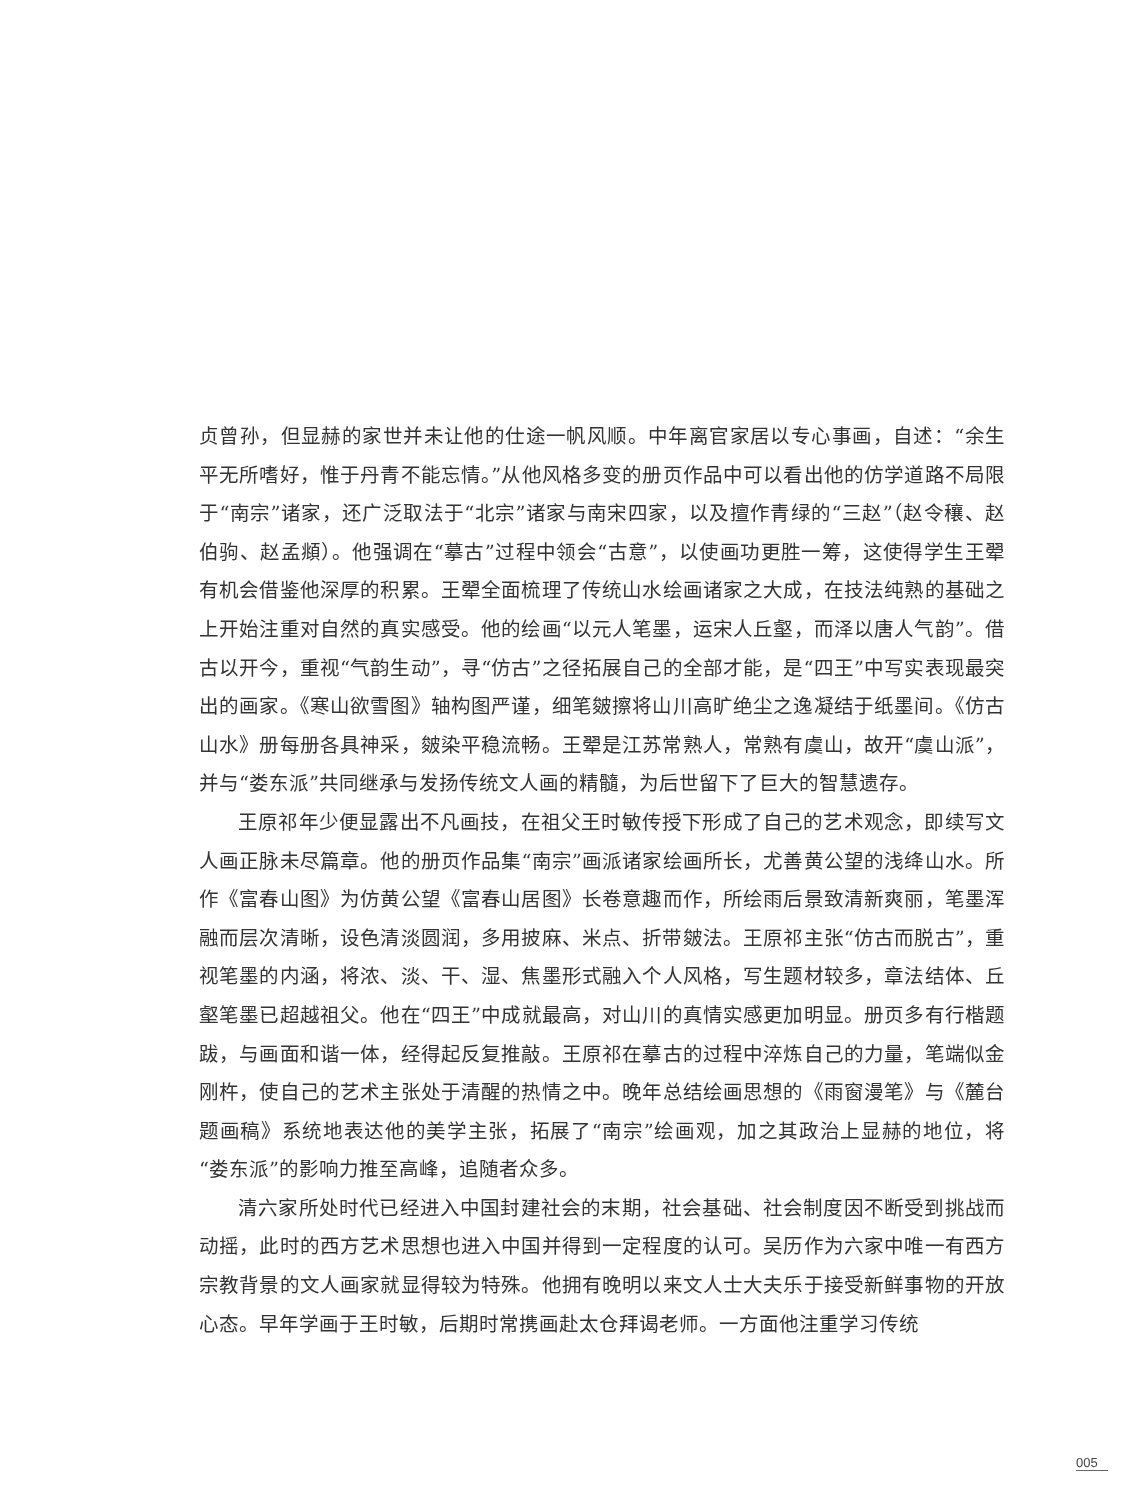贞曾孙，但显赫的家世并未让他的仕途一帆风顺。中年离官家居以专心事画，自述：“余生平无所嗜好，惟于丹青不能忘情。”从他风格多变的册页作品中可以看出他的仿学道路不局限于“南宗”诸家，还广泛取法于“北宗”诸家与南宋四家，以及擅作青绿的“三赵”（赵令穰、赵伯驹、赵孟頫）。他强调在“摹古”过程中领会“古意”，以使画功更胜一筹，这使得学生王翚有机会借鉴他深厚的积累。王翚全面梳理了传统山水绘画诸家之大成，在技法纯熟的基础之上开始注重对自然的真实感受。他的绘画“以元人笔墨，运宋人丘壑，而泽以唐人气韵”。借古以开今，重视“气韵生动”，寻“仿古”之径拓展自己的全部才能，是“四王”中写实表现最突出的画家。《寒山欲雪图》轴构图严谨，细笔皴擦将山川高旷绝尘之逸凝结于纸墨间。《仿古山水》册每册各具神采，皴染平稳流畅。王翚是江苏常熟人，常熟有虞山，故开“虞山派”，并与“娄东派”共同继承与发扬传统文人画的精髓，为后世留下了巨大的智慧遗存。
王原祁年少便显露出不凡画技，在祖父王时敏传授下形成了自己的艺术观念，即续写文人画正脉未尽篇章。他的册页作品集“南宗”画派诸家绘画所长，尤善黄公望的浅绛山水。所作《富春山图》为仿黄公望《富春山居图》长卷意趣而作，所绘雨后景致清新爽丽，笔墨浑融而层次清晰，设色清淡圆润，多用披麻、米点、折带皴法。王原祁主张“仿古而脱古”，重视笔墨的内涵，将浓、淡、干、湿、焦墨形式融入个人风格，写生题材较多，章法结体、丘壑笔墨已超越祖父。他在“四王”中成就最高，对山川的真情实感更加明显。册页多有行楷题跋，与画面和谐一体，经得起反复推敲。王原祁在摹古的过程中淬炼自己的力量，笔端似金刚杵，使自己的艺术主张处于清醒的热情之中。晚年总结绘画思想的《雨窗漫笔》与《麓台题画稿》系统地表达他的美学主张，拓展了“南宗”绘画观，加之其政治上显赫的地位，将“娄东派”的影响力推至高峰，追随者众多。
清六家所处时代已经进入中国封建社会的末期，社会基础、社会制度因不断受到挑战而动摇，此时的西方艺术思想也进入中国并得到一定程度的认可。吴历作为六家中唯一有西方宗教背景的文人画家就显得较为特殊。他拥有晚明以来文人士大夫乐于接受新鲜事物的开放心态。早年学画于王时敏，后期时常携画赴太仓拜谒老师。一方面他注重学习传统
005